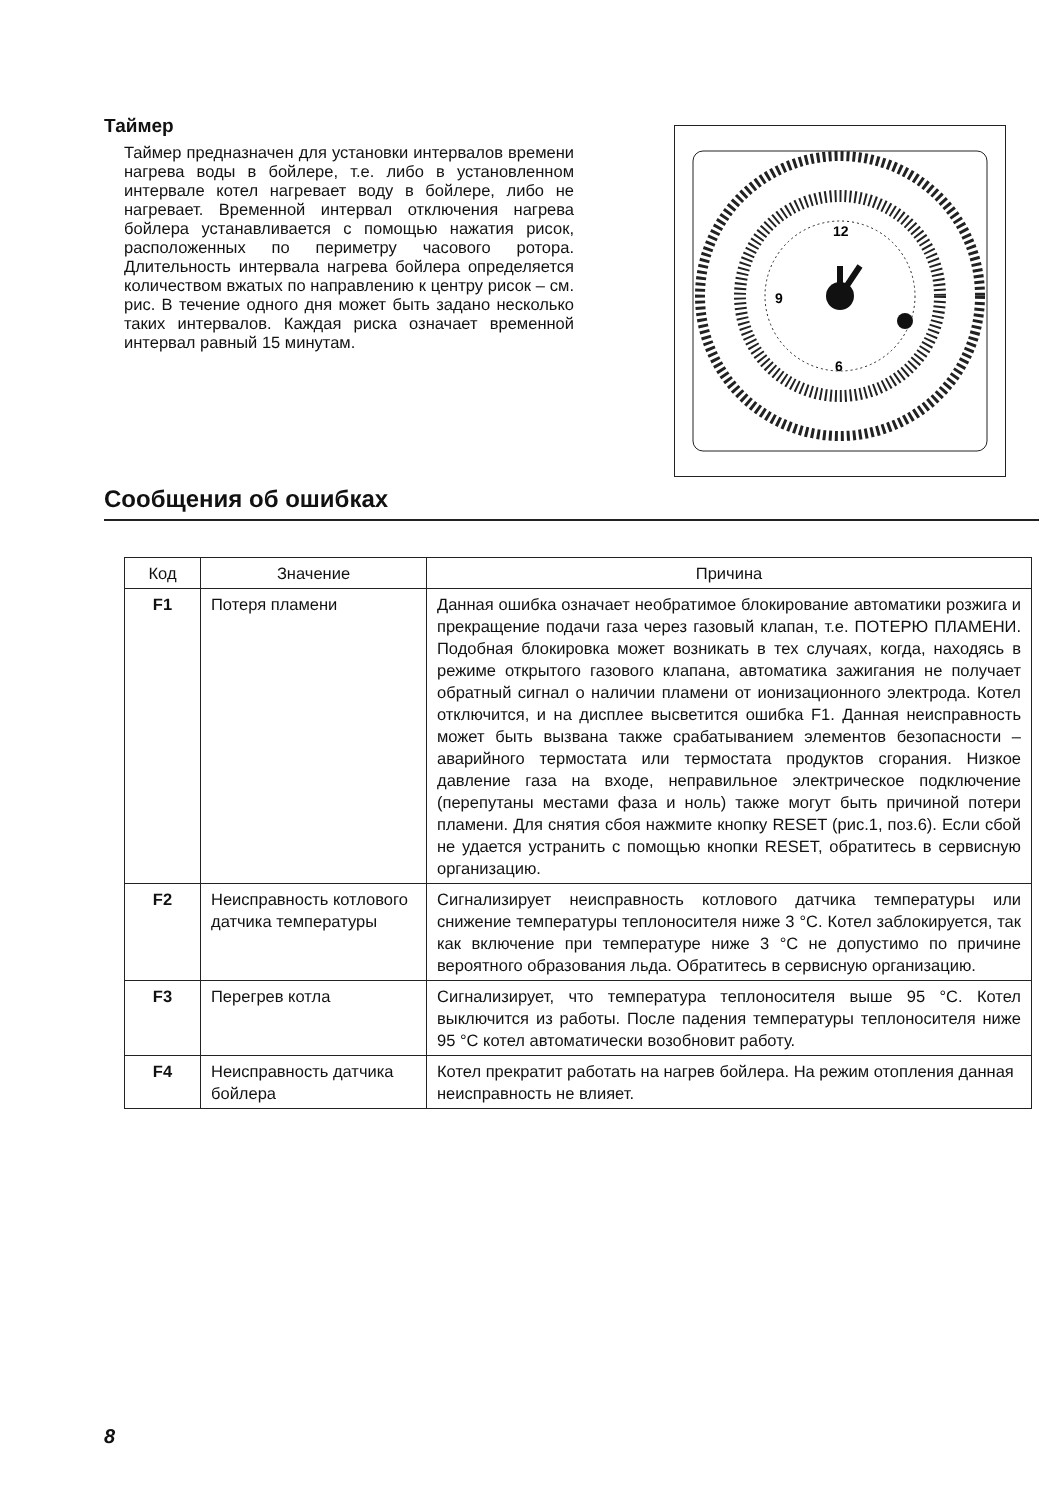Таймер
Таймер предназначен для установки интервалов времени нагрева воды в бойлере, т.е. либо в установленном интервале котел нагревает воду в бойлере, либо не нагревает. Временной интервал отключения нагрева бойлера устанавливается с помощью нажатия рисок, расположенных по периметру часового ротора. Длительность интервала нагрева бойлера определяется количеством вжатых по направлению к центру рисок – см. рис. В течение одного дня может быть задано несколько таких интервалов. Каждая риска означает временной интервал равный 15 минутам.
12
6
9
Сообщения об ошибках
| Код | Значение | Причина |
| --- | --- | --- |
| F1 | Потеря пламени | Данная ошибка означает необратимое блокирование автоматики розжига и прекращение подачи газа через газовый клапан, т.е. ПОТЕРЮ ПЛАМЕНИ. Подобная блокировка может возникать в тех случаях, когда, находясь в режиме открытого газового клапана, автоматика зажигания не получает обратный сигнал о наличии пламени от ионизационного электрода. Котел отключится, и на дисплее высветится ошибка F1. Данная неисправность может быть вызвана также срабатыванием элементов безопасности – аварийного термостата или термостата продуктов сгорания. Низкое давление газа на входе, неправильное электрическое подключение (перепутаны местами фаза и ноль) также могут быть причиной потери пламени. Для снятия сбоя нажмите кнопку RESET (рис.1, поз.6). Если сбой не удается устранить с помощью кнопки RESET, обратитесь в сервисную организацию. |
| F2 | Неисправность котлового датчика температуры | Сигнализирует неисправность котлового датчика температуры или снижение температуры теплоносителя ниже 3 °С. Котел заблокируется, так как включение при температуре ниже 3 °С не допустимо по причине вероятного образования льда. Обратитесь в сервисную организацию. |
| F3 | Перегрев котла | Сигнализирует, что температура теплоносителя выше 95 °С. Котел выключится из работы. После падения температуры теплоносителя ниже 95 °С котел автоматически возобновит работу. |
| F4 | Неисправность датчика бойлера | Котел прекратит работать на нагрев бойлера. На режим отопления данная неисправность не влияет. |
8